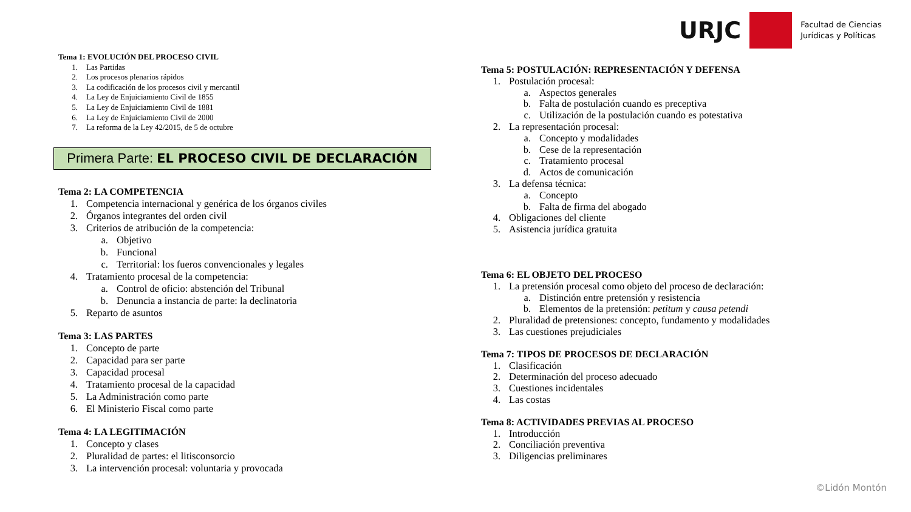URJC
Facultad de Ciencias
Jurídicas y Políticas
Tema 1: EVOLUCIÓN DEL PROCESO CIVIL
1. Las Partidas
2. Los procesos plenarios rápidos
3. La codificación de los procesos civil y mercantil
4. La Ley de Enjuiciamiento Civil de 1855
5. La Ley de Enjuiciamiento Civil de 1881
6. La Ley de Enjuiciamiento Civil de 2000
7. La reforma de la Ley 42/2015, de 5 de octubre
Primera Parte: EL PROCESO CIVIL DE DECLARACIÓN
Tema 2: LA COMPETENCIA
1. Competencia internacional y genérica de los órganos civiles
2. Órganos integrantes del orden civil
3. Criterios de atribución de la competencia:
a. Objetivo
b. Funcional
c. Territorial: los fueros convencionales y legales
4. Tratamiento procesal de la competencia:
a. Control de oficio: abstención del Tribunal
b. Denuncia a instancia de parte: la declinatoria
5. Reparto de asuntos
Tema 3: LAS PARTES
1. Concepto de parte
2. Capacidad para ser parte
3. Capacidad procesal
4. Tratamiento procesal de la capacidad
5. La Administración como parte
6. El Ministerio Fiscal como parte
Tema 4: LA LEGITIMACIÓN
1. Concepto y clases
2. Pluralidad de partes: el litisconsorcio
3. La intervención procesal: voluntaria y provocada
Tema 5: POSTULACIÓN: REPRESENTACIÓN Y DEFENSA
1. Postulación procesal:
a. Aspectos generales
b. Falta de postulación cuando es preceptiva
c. Utilización de la postulación cuando es potestativa
2. La representación procesal:
a. Concepto y modalidades
b. Cese de la representación
c. Tratamiento procesal
d. Actos de comunicación
3. La defensa técnica:
a. Concepto
b. Falta de firma del abogado
4. Obligaciones del cliente
5. Asistencia jurídica gratuita
Tema 6: EL OBJETO DEL PROCESO
1. La pretensión procesal como objeto del proceso de declaración:
a. Distinción entre pretensión y resistencia
b. Elementos de la pretensión: petitum y causa petendi
2. Pluralidad de pretensiones: concepto, fundamento y modalidades
3. Las cuestiones prejudiciales
Tema 7: TIPOS DE PROCESOS DE DECLARACIÓN
1. Clasificación
2. Determinación del proceso adecuado
3. Cuestiones incidentales
4. Las costas
Tema 8: ACTIVIDADES PREVIAS AL PROCESO
1. Introducción
2. Conciliación preventiva
3. Diligencias preliminares
©Lidón Montón